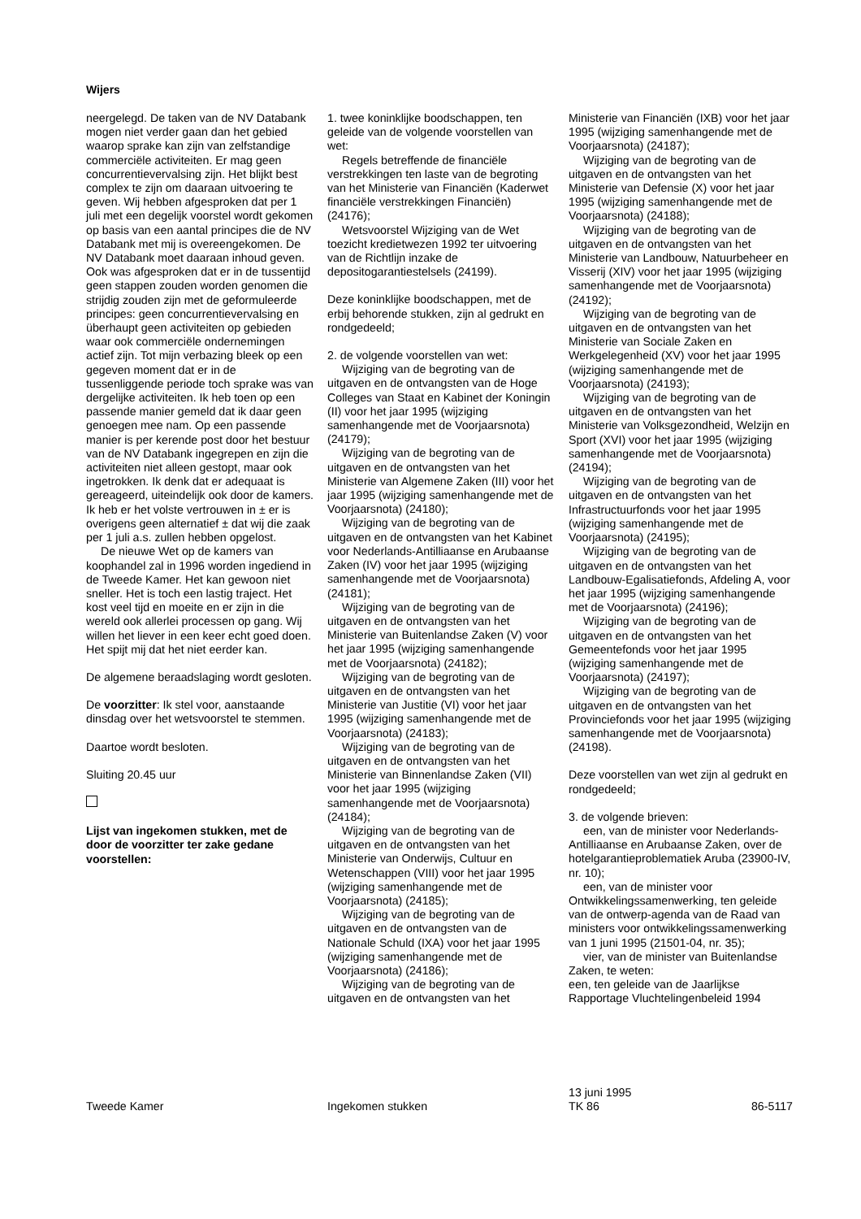Wijers
neergelegd. De taken van de NV Databank mogen niet verder gaan dan het gebied waarop sprake kan zijn van zelfstandige commerciële activiteiten. Er mag geen concurrentievervalsing zijn. Het blijkt best complex te zijn om daaraan uitvoering te geven. Wij hebben afgesproken dat per 1 juli met een degelijk voorstel wordt gekomen op basis van een aantal principes die de NV Databank met mij is overeengekomen. De NV Databank moet daaraan inhoud geven. Ook was afgesproken dat er in de tussentijd geen stappen zouden worden genomen die strijdig zouden zijn met de geformuleerde principes: geen concurrentievervalsing en überhaupt geen activiteiten op gebieden waar ook commerciële ondernemingen actief zijn. Tot mijn verbazing bleek op een gegeven moment dat er in de tussenliggende periode toch sprake was van dergelijke activiteiten. Ik heb toen op een passende manier gemeld dat ik daar geen genoegen mee nam. Op een passende manier is per kerende post door het bestuur van de NV Databank ingegrepen en zijn die activiteiten niet alleen gestopt, maar ook ingetrokken. Ik denk dat er adequaat is gereageerd, uiteindelijk ook door de kamers. Ik heb er het volste vertrouwen in ± er is overigens geen alternatief ± dat wij die zaak per 1 juli a.s. zullen hebben opgelost.
De nieuwe Wet op de kamers van koophandel zal in 1996 worden ingediend in de Tweede Kamer. Het kan gewoon niet sneller. Het is toch een lastig traject. Het kost veel tijd en moeite en er zijn in die wereld ook allerlei processen op gang. Wij willen het liever in een keer echt goed doen. Het spijt mij dat het niet eerder kan.
De algemene beraadslaging wordt gesloten.
De voorzitter: Ik stel voor, aanstaande dinsdag over het wetsvoorstel te stemmen.
Daartoe wordt besloten.
Sluiting 20.45 uur
Lijst van ingekomen stukken, met de door de voorzitter ter zake gedane voorstellen:
1. twee koninklijke boodschappen, ten geleide van de volgende voorstellen van wet:
Regels betreffende de financiële verstrekkingen ten laste van de begroting van het Ministerie van Financiën (Kaderwet financiële verstrekkingen Financiën) (24176);
Wetsvoorstel Wijziging van de Wet toezicht kredietwezen 1992 ter uitvoering van de Richtlijn inzake de depositogarantiestelsels (24199).
Deze koninklijke boodschappen, met de erbij behorende stukken, zijn al gedrukt en rondgedeeld;
2. de volgende voorstellen van wet:
Wijziging van de begroting van de uitgaven en de ontvangsten van de Hoge Colleges van Staat en Kabinet der Koningin (II) voor het jaar 1995 (wijziging samenhangende met de Voorjaarsnota) (24179);
Wijziging van de begroting van de uitgaven en de ontvangsten van het Ministerie van Algemene Zaken (III) voor het jaar 1995 (wijziging samenhangende met de Voorjaarsnota) (24180);
Wijziging van de begroting van de uitgaven en de ontvangsten van het Kabinet voor Nederlands-Antilliaanse en Arubaanse Zaken (IV) voor het jaar 1995 (wijziging samenhangende met de Voorjaarsnota) (24181);
Wijziging van de begroting van de uitgaven en de ontvangsten van het Ministerie van Buitenlandse Zaken (V) voor het jaar 1995 (wijziging samenhangende met de Voorjaarsnota) (24182);
Wijziging van de begroting van de uitgaven en de ontvangsten van het Ministerie van Justitie (VI) voor het jaar 1995 (wijziging samenhangende met de Voorjaarsnota) (24183);
Wijziging van de begroting van de uitgaven en de ontvangsten van het Ministerie van Binnenlandse Zaken (VII) voor het jaar 1995 (wijziging samenhangende met de Voorjaarsnota) (24184);
Wijziging van de begroting van de uitgaven en de ontvangsten van het Ministerie van Onderwijs, Cultuur en Wetenschappen (VIII) voor het jaar 1995 (wijziging samenhangende met de Voorjaarsnota) (24185);
Wijziging van de begroting van de uitgaven en de ontvangsten van de Nationale Schuld (IXA) voor het jaar 1995 (wijziging samenhangende met de Voorjaarsnota) (24186);
Wijziging van de begroting van de uitgaven en de ontvangsten van het
Ministerie van Financiën (IXB) voor het jaar 1995 (wijziging samenhangende met de Voorjaarsnota) (24187);
Wijziging van de begroting van de uitgaven en de ontvangsten van het Ministerie van Defensie (X) voor het jaar 1995 (wijziging samenhangende met de Voorjaarsnota) (24188);
Wijziging van de begroting van de uitgaven en de ontvangsten van het Ministerie van Landbouw, Natuurbeheer en Visserij (XIV) voor het jaar 1995 (wijziging samenhangende met de Voorjaarsnota) (24192);
Wijziging van de begroting van de uitgaven en de ontvangsten van het Ministerie van Sociale Zaken en Werkgelegenheid (XV) voor het jaar 1995 (wijziging samenhangende met de Voorjaarsnota) (24193);
Wijziging van de begroting van de uitgaven en de ontvangsten van het Ministerie van Volksgezondheid, Welzijn en Sport (XVI) voor het jaar 1995 (wijziging samenhangende met de Voorjaarsnota) (24194);
Wijziging van de begroting van de uitgaven en de ontvangsten van het Infrastructuurfonds voor het jaar 1995 (wijziging samenhangende met de Voorjaarsnota) (24195);
Wijziging van de begroting van de uitgaven en de ontvangsten van het Landbouw-Egalisatiefonds, Afdeling A, voor het jaar 1995 (wijziging samenhangende met de Voorjaarsnota) (24196);
Wijziging van de begroting van de uitgaven en de ontvangsten van het Gemeentefonds voor het jaar 1995 (wijziging samenhangende met de Voorjaarsnota) (24197);
Wijziging van de begroting van de uitgaven en de ontvangsten van het Provinciefonds voor het jaar 1995 (wijziging samenhangende met de Voorjaarsnota) (24198).
Deze voorstellen van wet zijn al gedrukt en rondgedeeld;
3. de volgende brieven:
een, van de minister voor Nederlands-Antilliaanse en Arubaanse Zaken, over de hotelgarantieproblematiek Aruba (23900-IV, nr. 10);
een, van de minister voor Ontwikkelingssamenwerking, ten geleide van de ontwerp-agenda van de Raad van ministers voor ontwikkelingssamenwerking van 1 juni 1995 (21501-04, nr. 35);
vier, van de minister van Buitenlandse Zaken, te weten:
een, ten geleide van de Jaarlijkse Rapportage Vluchtelingenbeleid 1994
Tweede Kamer
Ingekomen stukken
13 juni 1995
TK 86
86-5117